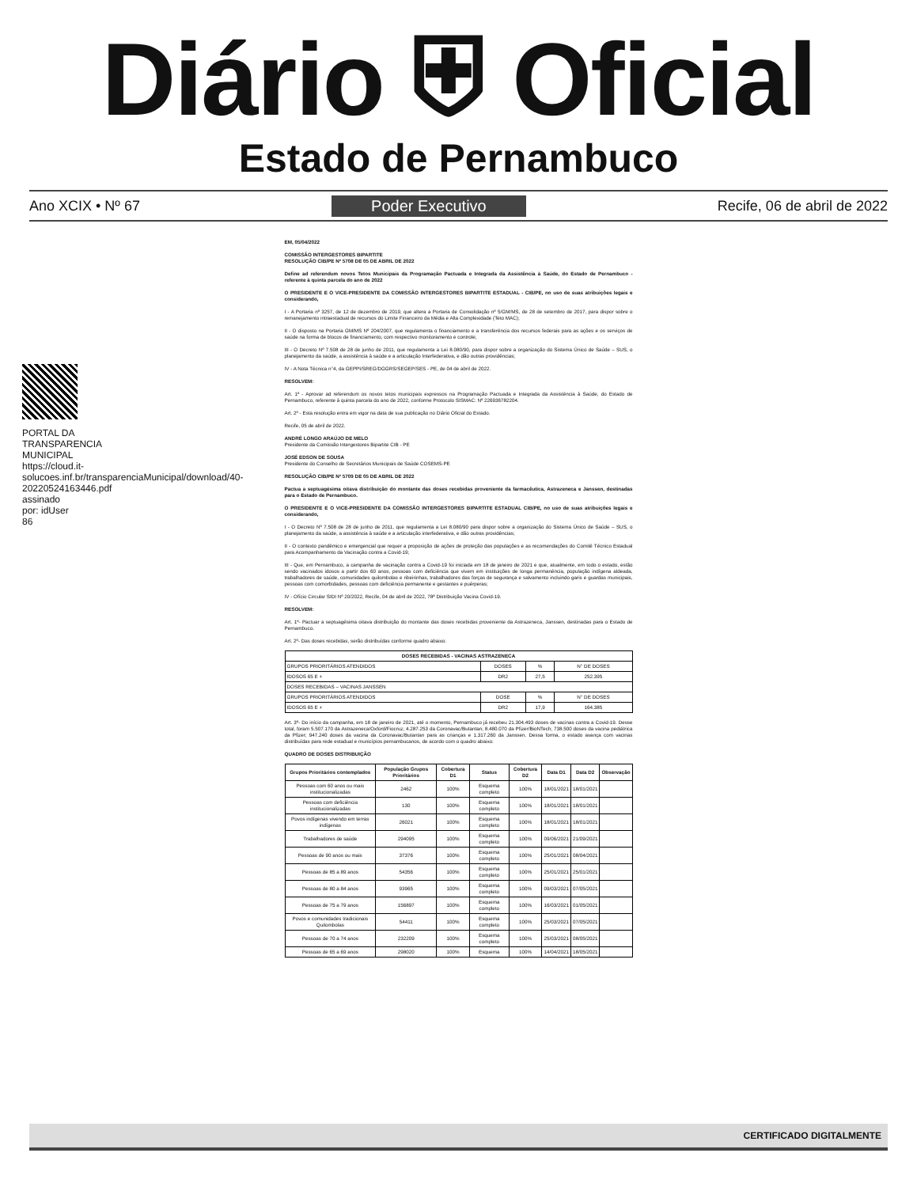Diário ⛨ Oficial
Estado de Pernambuco
Ano XCIX • Nº 67 Poder Executivo Recife, 06 de abril de 2022
PORTAL DA TRANSPARENCIA MUNICIPAL https://cloud.it-solucoes.inf.br/transparenciaMunicipal/download/40-20220524163446.pdf assinado por: idUser 86
EM, 05/04/2022
COMISSÃO INTERGESTORES BIPARTITE
RESOLUÇÃO CIB/PE Nº 5708 DE 05 DE ABRIL DE 2022
Define ad referendum novos Tetos Municipais da Programação Pactuada e Integrada da Assistência à Saúde, do Estado de Pernambuco - referente à quinta parcela do ano de 2022
O PRESIDENTE E O VICE-PRESIDENTE DA COMISSÃO INTERGESTORES BIPARTITE ESTADUAL - CIB/PE, no uso de suas atribuições legais e considerando,
I - A Portaria nº 3257, de 12 de dezembro de 2019, que altera a Portaria de Consolidação nº 5/GM/MS, de 28 de setembro de 2017, para dispor sobre o remanejamento intraestadual de recursos do Limite Financeiro da Média e Alta Complexidade (Teto MAC);
II - O disposto na Portaria GM/MS Nº 204/2007, que regulamenta o financiamento e a transferência dos recursos federais para as ações e os serviços de saúde na forma de blocos de financiamento, com respectivo monitoramento e controle;
III - O Decreto Nº 7.508 de 28 de junho de 2011, que regulamenta a Lei 8.080/90, para dispor sobre a organização do Sistema Único de Saúde – SUS, o planejamento da saúde, a assistência à saúde e a articulação Interfederativa, e dão outras providências;
IV - A Nota Técnica n°4, da GEPPI/SREG/DGGRS/SEGEP/SES - PE, de 04 de abril de 2022.
RESOLVEM:
Art. 1º - Aprovar ad referendum os novos tetos municipais expressos na Programação Pactuada e Integrada da Assistência à Saúde, do Estado de Pernambuco, referente à quinta parcela do ano de 2022, conforme Protocolo SISMAC: Nº 226936782204.
Art. 2º - Esta resolução entra em vigor na data de sua publicação no Diário Oficial do Estado.
Recife, 05 de abril de 2022.
ANDRÉ LONGO ARAÚJO DE MELO
Presidente da Comissão Intergestores Bipartite CIB - PE
JOSÉ EDSON DE SOUSA
Presidente do Conselho de Secretários Municipais de Saúde COSEMS-PE
RESOLUÇÃO CIB/PE Nº 5709 DE 05 DE ABRIL DE 2022
Pactua a septuagésima oitava distribuição do montante das doses recebidas proveniente da farmacêutica, Astrazeneca e Janssen, destinadas para o Estado de Pernambuco.
O PRESIDENTE E O VICE-PRESIDENTE DA COMISSÃO INTERGESTORES BIPARTITE ESTADUAL CIB/PE, no uso de suas atribuições legais e considerando,
I - O Decreto Nº 7.508 de 28 de junho de 2011, que regulamenta a Lei 8.080/90 para dispor sobre a organização do Sistema Único de Saúde – SUS, o planejamento da saúde, a assistência à saúde e a articulação interfederativa, e dão outras providências;
II - O contexto pandêmico e emergencial que requer a proposição de ações de proteção das populações e as recomendações do Comitê Técnico Estadual para Acompanhamento da Vacinação contra a Covid-19;
III - Que, em Pernambuco, a campanha de vacinação contra a Covid-19 foi iniciada em 18 de janeiro de 2021 e que, atualmente, em todo o estado, estão sendo vacinados idosos a partir dos 60 anos, pessoas com deficiência que vivem em instituições de longa permanência, população indígena aldeada, trabalhadores de saúde, comunidades quilombolas e ribeirinhas, trabalhadores das forças de segurança e salvamento incluindo garis e guardas municipais, pessoas com comorbidades, pessoas com deficiência permanente e gestantes e puérperas;
IV - Ofício Circular SIDI Nº 20/2022, Recife, 04 de abril de 2022, 78ª Distribuição Vacina Covid-19.
RESOLVEM:
Art. 1º- Pactuar a septuagésima oitava distribuição do montante das doses recebidas proveniente da Astrazeneca, Janssen, destinadas para o Estado de Pernambuco.
Art. 2º- Das doses recebidas, serão distribuídas conforme quadro abaixo:
| DOSES RECEBIDAS - VACINAS ASTRAZENECA | | | |
| --- | --- | --- | --- |
| GRUPOS PRIORITÁRIOS ATENDIDOS | DOSES | % | N° DE DOSES |
| IDOSOS 65 E + | DR2 | 27,5 | 252.395 |
| DOSES RECEBIDAS – VACINAS JANSSEN | | | |
| GRUPOS PRIORITÁRIOS ATENDIDOS | DOSE | % | N° DE DOSES |
| IDOSOS 65 E + | DR2 | 17,9 | 164.385 |
Art. 3º- Do início da campanha, em 18 de janeiro de 2021, até o momento, Pernambuco já recebeu 21.304.493 doses de vacinas contra a Covid-19. Desse total, foram 5.507.170 da Astrazeneca/Oxford/Fiocruz; 4.287.253 da Coronavac/Butantan; 8.480.070 da Pfizer/BioNTech; 738.500 doses da vacina pediátrica da Pfizer; 947.240 doses da vacina da Coronavac/Butantan para as crianças e 1.317.260 da Janssen. Dessa forma, o estado avança com vacinas distribuídas para rede estadual e municípios pernambucanos, de acordo com o quadro abaixo:
QUADRO DE DOSES DISTRIBUIÇÃO
| Grupos Prioritários contemplados | População Grupos Prioritários | Cobertura D1 | Status | Cobertura D2 | Data D1 | Data D2 | Observação |
| --- | --- | --- | --- | --- | --- | --- | --- |
| Pessoas com 60 anos ou mais institucionalizadas | 2462 | 100% | Esquema completo | 100% | 18/01/2021 | 18/01/2021 | |
| Pessoas com deficiência institucionalizadas | 130 | 100% | Esquema completo | 100% | 18/01/2021 | 18/01/2021 | |
| Povos indígenas vivendo em terras indígenas | 26021 | 100% | Esquema completo | 100% | 18/01/2021 | 18/01/2021 | |
| Trabalhadores de saúde | 294095 | 100% | Esquema completo | 100% | 09/06/2021 | 21/09/2021 | |
| Pessoas de 90 anos ou mais | 37376 | 100% | Esquema completo | 100% | 25/01/2021 | 08/04/2021 | |
| Pessoas de 85 a 89 anos | 54356 | 100% | Esquema completo | 100% | 25/01/2021 | 25/01/2021 | |
| Pessoas de 80 a 84 anos | 93965 | 100% | Esquema completo | 100% | 09/03/2021 | 07/05/2021 | |
| Pessoas de 75 a 79 anos | 156897 | 100% | Esquema completo | 100% | 16/03/2021 | 01/05/2021 | |
| Povos e comunidades tradicionais Quilombolas | 54411 | 100% | Esquema completo | 100% | 25/03/2021 | 07/05/2021 | |
| Pessoas de 70 a 74 anos | 232209 | 100% | Esquema completo | 100% | 25/03/2021 | 08/05/2021 | |
| Pessoas de 65 a 69 anos | 298020 | 100% | Esquema | 100% | 14/04/2021 | 18/05/2021 | |
CERTIFICADO DIGITALMENTE